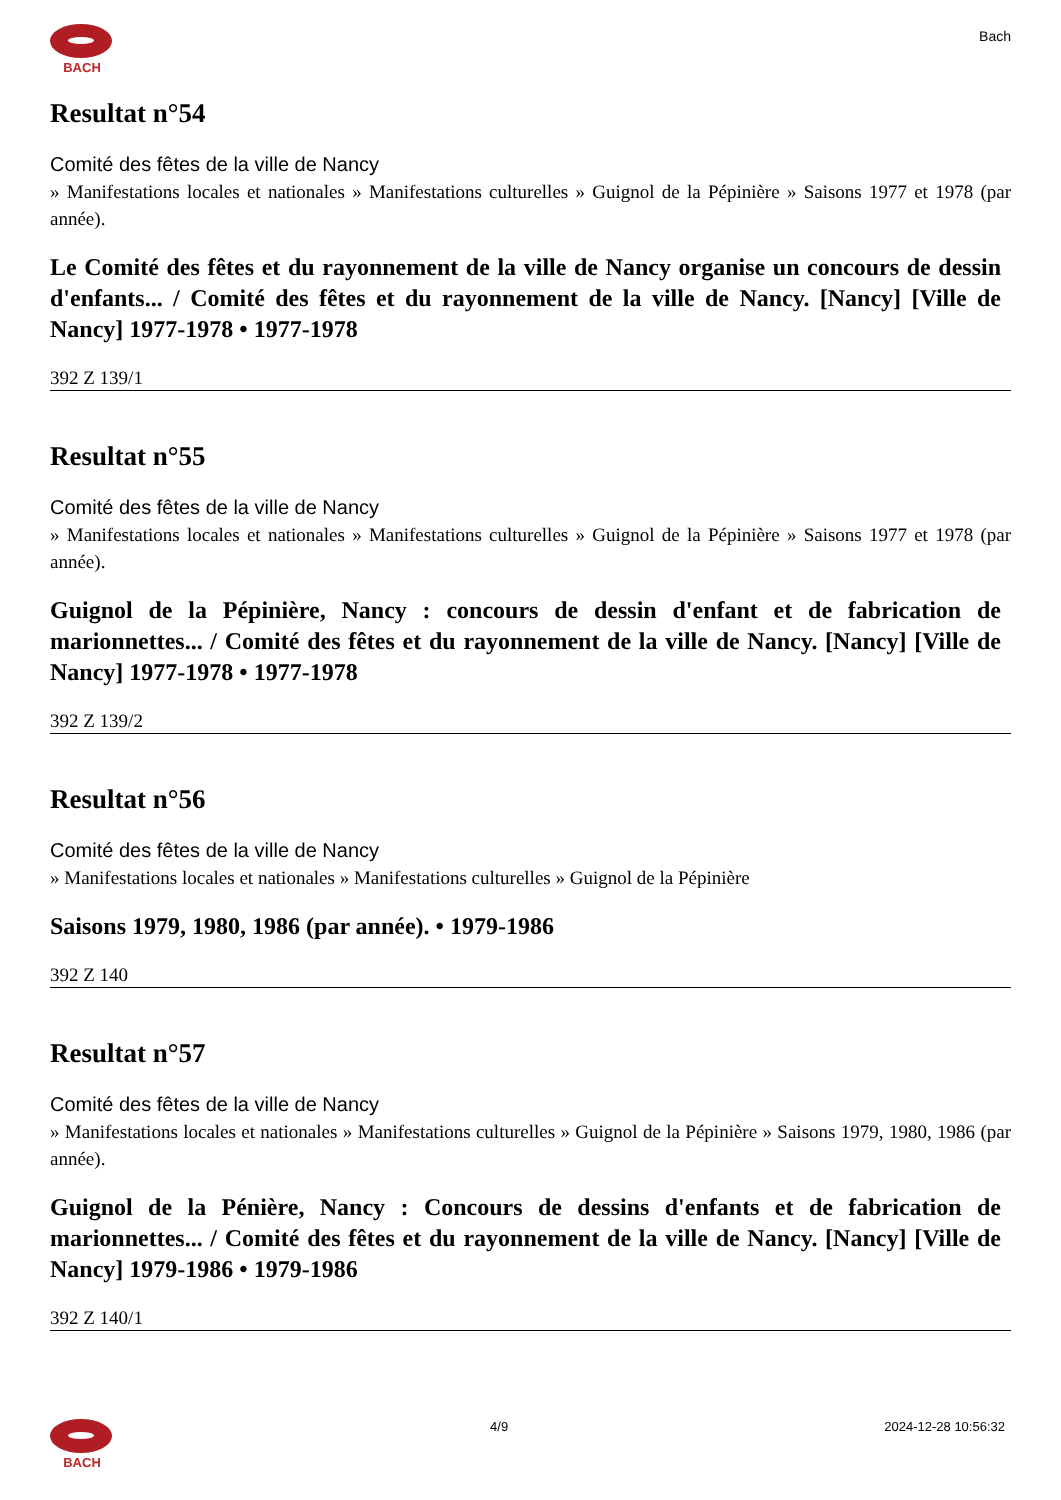BACH
Bach
Resultat n°54
Comité des fêtes de la ville de Nancy
» Manifestations locales et nationales » Manifestations culturelles » Guignol de la Pépinière » Saisons 1977 et 1978 (par année).
Le Comité des fêtes et du rayonnement de la ville de Nancy organise un concours de dessin d'enfants... / Comité des fêtes et du rayonnement de la ville de Nancy. [Nancy] [Ville de Nancy] 1977-1978 • 1977-1978
392 Z 139/1
Resultat n°55
Comité des fêtes de la ville de Nancy
» Manifestations locales et nationales » Manifestations culturelles » Guignol de la Pépinière » Saisons 1977 et 1978 (par année).
Guignol de la Pépinière, Nancy : concours de dessin d'enfant et de fabrication de marionnettes... / Comité des fêtes et du rayonnement de la ville de Nancy. [Nancy] [Ville de Nancy] 1977-1978 • 1977-1978
392 Z 139/2
Resultat n°56
Comité des fêtes de la ville de Nancy
» Manifestations locales et nationales » Manifestations culturelles » Guignol de la Pépinière
Saisons 1979, 1980, 1986 (par année). • 1979-1986
392 Z 140
Resultat n°57
Comité des fêtes de la ville de Nancy
» Manifestations locales et nationales » Manifestations culturelles » Guignol de la Pépinière » Saisons 1979, 1980, 1986 (par année).
Guignol de la Pénière, Nancy : Concours de dessins d'enfants et de fabrication de marionnettes... / Comité des fêtes et du rayonnement de la ville de Nancy. [Nancy] [Ville de Nancy] 1979-1986 • 1979-1986
392 Z 140/1
BACH 4/9 2024-12-28 10:56:32